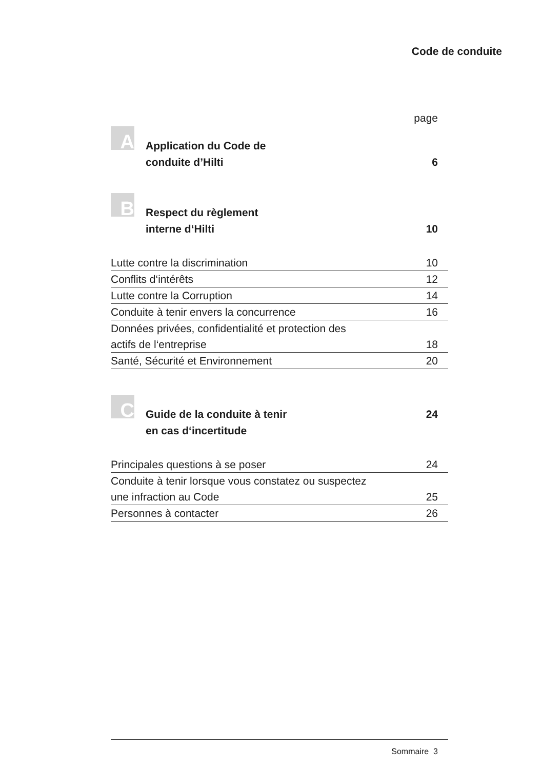Code de conduite
page
A
Application du Code de
conduite d’Hilti
6
B
Respect du règlement
interne d‘Hilti
10
Lutte contre la discrimination 10
Conflits d‘intérêts 12
Lutte contre la Corruption 14
Conduite à tenir envers la concurrence 16
Données privées, confidentialité et protection des
actifs de l‘entreprise 18
Santé, Sécurité et Environnement 20
C
Guide de la conduite à tenir
en cas d‘incertitude
24
Principales questions à se poser 24
Conduite à tenir lorsque vous constatez ou suspectez
une infraction au Code 25
Personnes à contacter 26
Sommaire 3